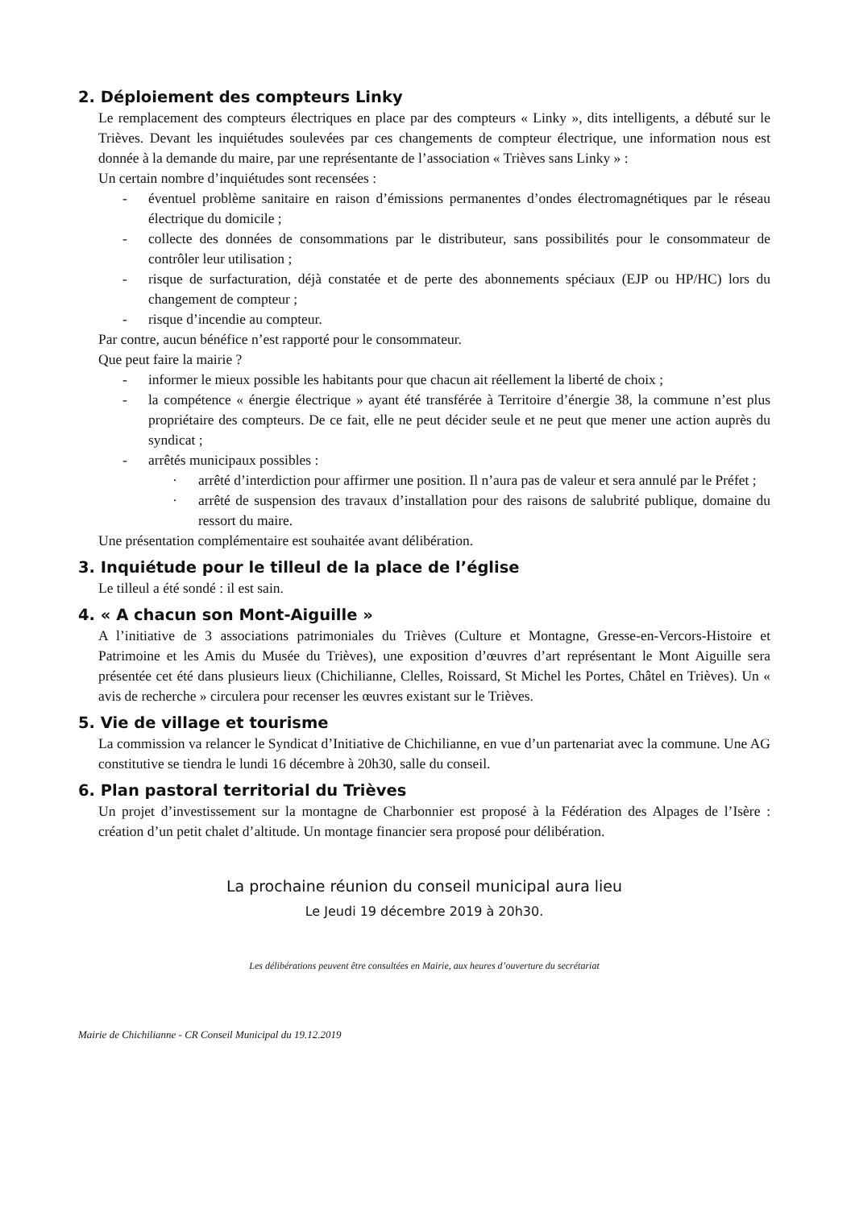2. Déploiement des compteurs Linky
Le remplacement des compteurs électriques en place par des compteurs « Linky », dits intelligents, a débuté sur le Trièves. Devant les inquiétudes soulevées par ces changements de compteur électrique, une information nous est donnée à la demande du maire, par une représentante de l’association « Trièves sans Linky » :
Un certain nombre d’inquiétudes sont recensées :
- éventuel problème sanitaire en raison d’émissions permanentes d’ondes électromagnétiques par le réseau électrique du domicile ;
- collecte des données de consommations par le distributeur, sans possibilités pour le consommateur de contrôler leur utilisation ;
- risque de surfacturation, déjà constatée et de perte des abonnements spéciaux (EJP ou HP/HC) lors du changement de compteur ;
- risque d’incendie au compteur.
Par contre, aucun bénéfice n’est rapporté pour le consommateur.
Que peut faire la mairie ?
- informer le mieux possible les habitants pour que chacun ait réellement la liberté de choix ;
- la compétence « énergie électrique » ayant été transférée à Territoire d’énergie 38, la commune n’est plus propriétaire des compteurs. De ce fait, elle ne peut décider seule et ne peut que mener une action auprès du syndicat ;
- arrêtés municipaux possibles :
· arrêté d’interdiction pour affirmer une position. Il n’aura pas de valeur et sera annulé par le Préfet ;
· arrêté de suspension des travaux d’installation pour des raisons de salubrité publique, domaine du ressort du maire.
Une présentation complémentaire est souhaitée avant délibération.
3. Inquiétude pour le tilleul de la place de l’église
Le tilleul a été sondé : il est sain.
4. « A chacun son Mont-Aiguille »
A l’initiative de 3 associations patrimoniales du Trièves (Culture et Montagne, Gresse-en-Vercors-Histoire et Patrimoine et les Amis du Musée du Trièves), une exposition d’œuvres d’art représentant le Mont Aiguille sera présentée cet été dans plusieurs lieux (Chichilianne, Clelles, Roissard, St Michel les Portes, Châtel en Trièves). Un « avis de recherche » circulera pour recenser les œuvres existant sur le Trièves.
5. Vie de village et tourisme
La commission va relancer le Syndicat d’Initiative de Chichilianne, en vue d’un partenariat avec la commune. Une AG constitutive se tiendra le lundi 16 décembre à 20h30, salle du conseil.
6. Plan pastoral territorial du Trièves
Un projet d’investissement sur la montagne de Charbonnier est proposé à la Fédération des Alpages de l’Isère : création d’un petit chalet d’altitude. Un montage financier sera proposé pour délibération.
La prochaine réunion du conseil municipal aura lieu
Le Jeudi 19 décembre 2019 à 20h30.
Les délibérations peuvent être consultées en Mairie, aux heures d’ouverture du secrétariat
Mairie de Chichilianne - CR Conseil Municipal du 19.12.2019